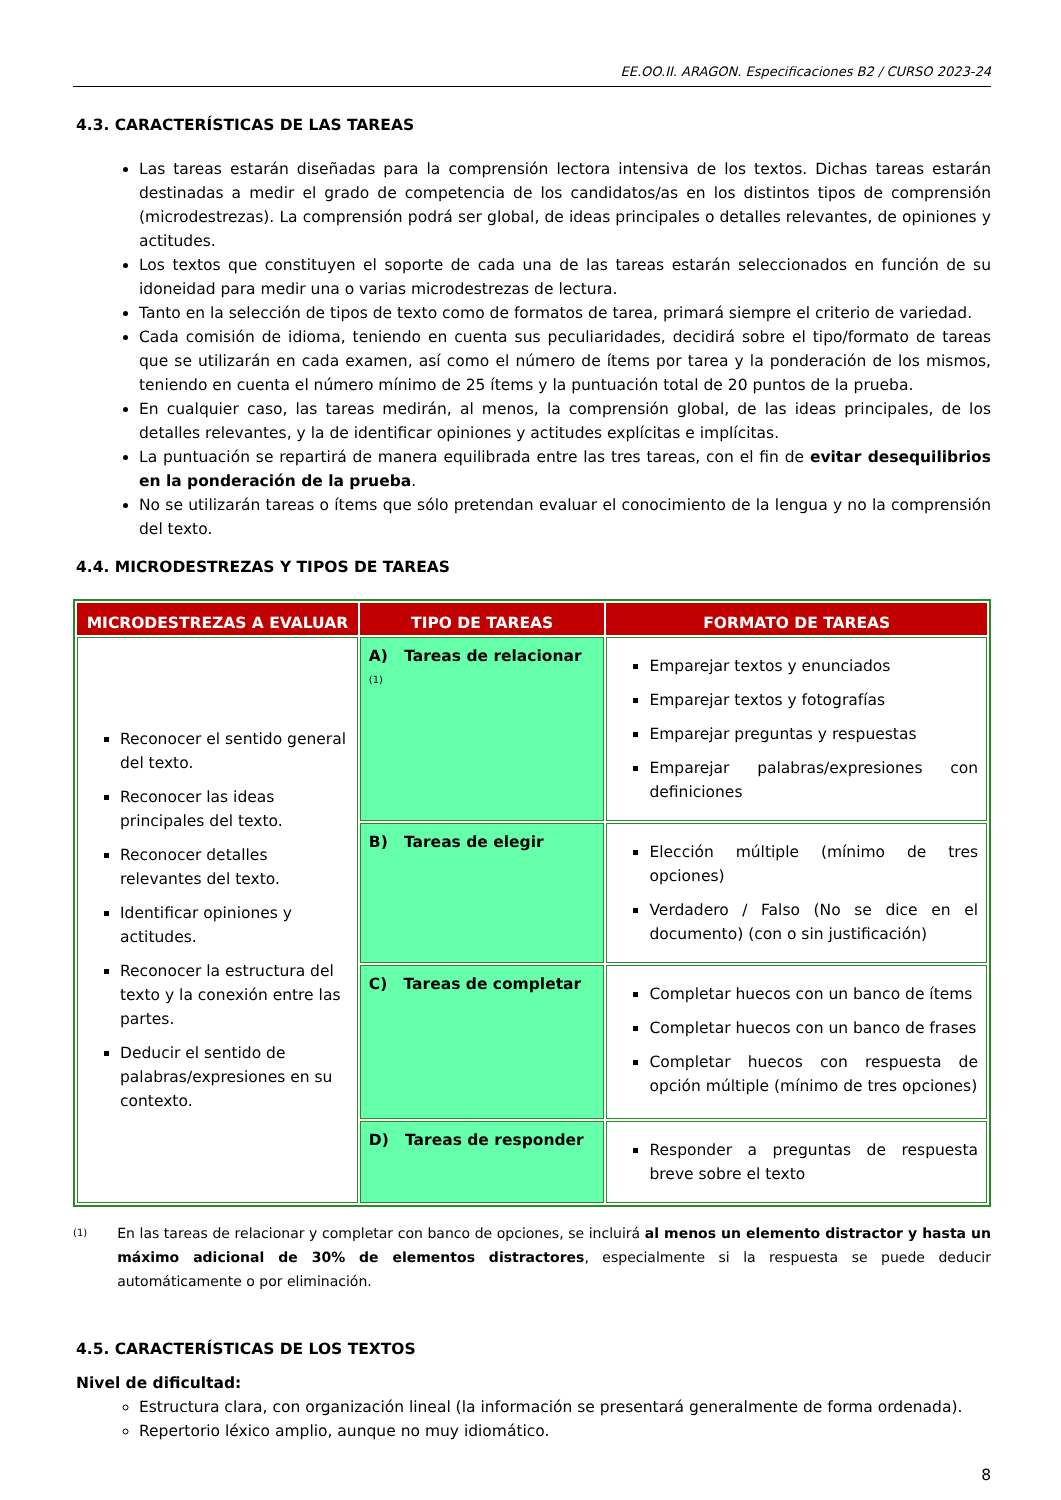EE.OO.II. ARAGON. Especificaciones B2 / CURSO 2023-24
4.3. CARACTERÍSTICAS DE LAS TAREAS
Las tareas estarán diseñadas para la comprensión lectora intensiva de los textos. Dichas tareas estarán destinadas a medir el grado de competencia de los candidatos/as en los distintos tipos de comprensión (microdestrezas). La comprensión podrá ser global, de ideas principales o detalles relevantes, de opiniones y actitudes.
Los textos que constituyen el soporte de cada una de las tareas estarán seleccionados en función de su idoneidad para medir una o varias microdestrezas de lectura.
Tanto en la selección de tipos de texto como de formatos de tarea, primará siempre el criterio de variedad.
Cada comisión de idioma, teniendo en cuenta sus peculiaridades, decidirá sobre el tipo/formato de tareas que se utilizarán en cada examen, así como el número de ítems por tarea y la ponderación de los mismos, teniendo en cuenta el número mínimo de 25 ítems y la puntuación total de 20 puntos de la prueba.
En cualquier caso, las tareas medirán, al menos, la comprensión global, de las ideas principales, de los detalles relevantes, y la de identificar opiniones y actitudes explícitas e implícitas.
La puntuación se repartirá de manera equilibrada entre las tres tareas, con el fin de evitar desequilibrios en la ponderación de la prueba.
No se utilizarán tareas o ítems que sólo pretendan evaluar el conocimiento de la lengua y no la comprensión del texto.
4.4. MICRODESTREZAS Y TIPOS DE TAREAS
| MICRODESTREZAS A EVALUAR | TIPO DE TAREAS | FORMATO DE TAREAS |
| --- | --- | --- |
| Reconocer el sentido general del texto. Reconocer las ideas principales del texto. Reconocer detalles relevantes del texto. Identificar opiniones y actitudes. Reconocer la estructura del texto y la conexión entre las partes. Deducir el sentido de palabras/expresiones en su contexto. | A) Tareas de relacionar <sup>(1)</sup> | Emparejar textos y enunciados Emparejar textos y fotografías Emparejar preguntas y respuestas Emparejar palabras/expresiones con definiciones |
| | B) Tareas de elegir | Elección múltiple (mínimo de tres opciones) Verdadero / Falso (No se dice en el documento) (con o sin justificación) |
| | C) Tareas de completar | Completar huecos con un banco de ítems Completar huecos con un banco de frases Completar huecos con respuesta de opción múltiple (mínimo de tres opciones) |
| | D) Tareas de responder | Responder a preguntas de respuesta breve sobre el texto |
<sup>(1)</sup>
En las tareas de relacionar y completar con banco de opciones, se incluirá al menos un elemento distractor y hasta un máximo adicional de 30% de elementos distractores, especialmente si la respuesta se puede deducir automáticamente o por eliminación.
4.5. CARACTERÍSTICAS DE LOS TEXTOS
Nivel de dificultad:
Estructura clara, con organización lineal (la información se presentará generalmente de forma ordenada).
Repertorio léxico amplio, aunque no muy idiomático.
8